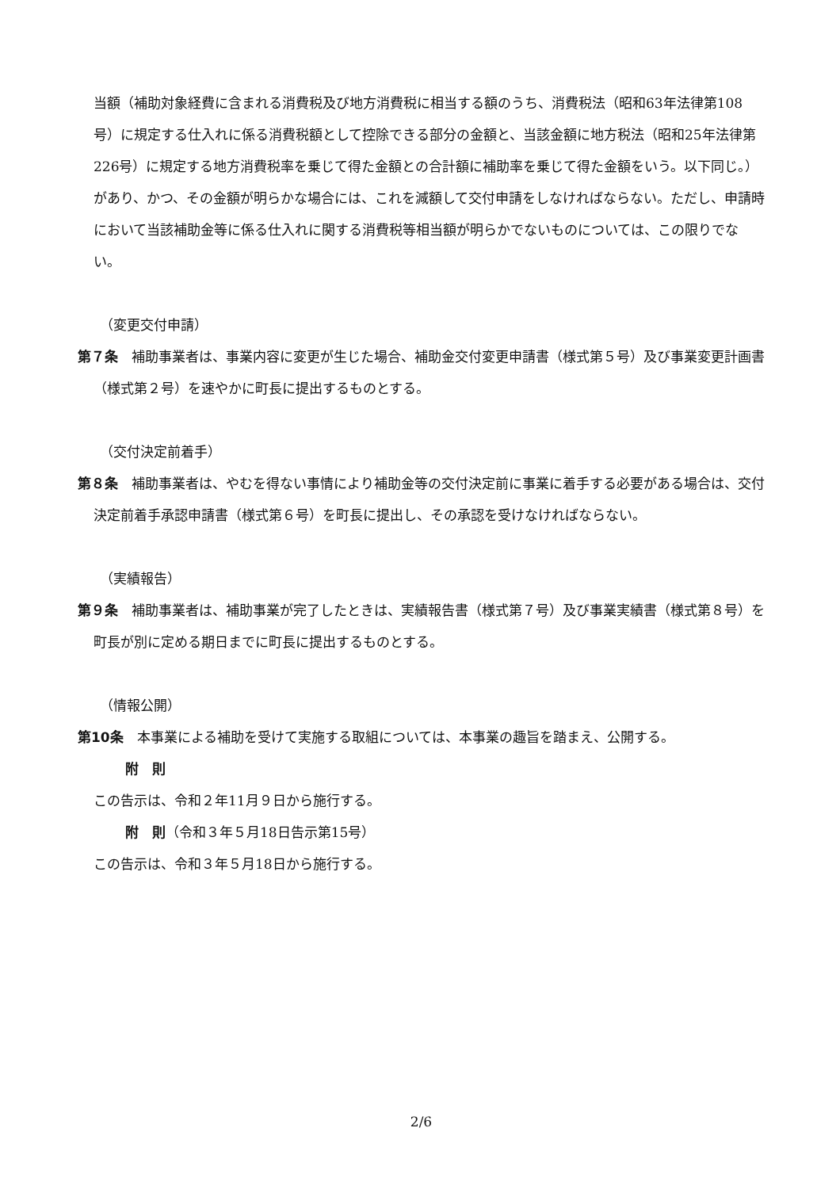当額（補助対象経費に含まれる消費税及び地方消費税に相当する額のうち、消費税法（昭和63年法律第108号）に規定する仕入れに係る消費税額として控除できる部分の金額と、当該金額に地方税法（昭和25年法律第226号）に規定する地方消費税率を乗じて得た金額との合計額に補助率を乗じて得た金額をいう。以下同じ。）があり、かつ、その金額が明らかな場合には、これを減額して交付申請をしなければならない。ただし、申請時において当該補助金等に係る仕入れに関する消費税等相当額が明らかでないものについては、この限りでない。
（変更交付申請）
第７条　補助事業者は、事業内容に変更が生じた場合、補助金交付変更申請書（様式第５号）及び事業変更計画書（様式第２号）を速やかに町長に提出するものとする。
（交付決定前着手）
第８条　補助事業者は、やむを得ない事情により補助金等の交付決定前に事業に着手する必要がある場合は、交付決定前着手承認申請書（様式第６号）を町長に提出し、その承認を受けなければならない。
（実績報告）
第９条　補助事業者は、補助事業が完了したときは、実績報告書（様式第７号）及び事業実績書（様式第８号）を町長が別に定める期日までに町長に提出するものとする。
（情報公開）
第10条　本事業による補助を受けて実施する取組については、本事業の趣旨を踏まえ、公開する。
附　則
この告示は、令和２年11月９日から施行する。
附　則（令和３年５月18日告示第15号）
この告示は、令和３年５月18日から施行する。
2/6